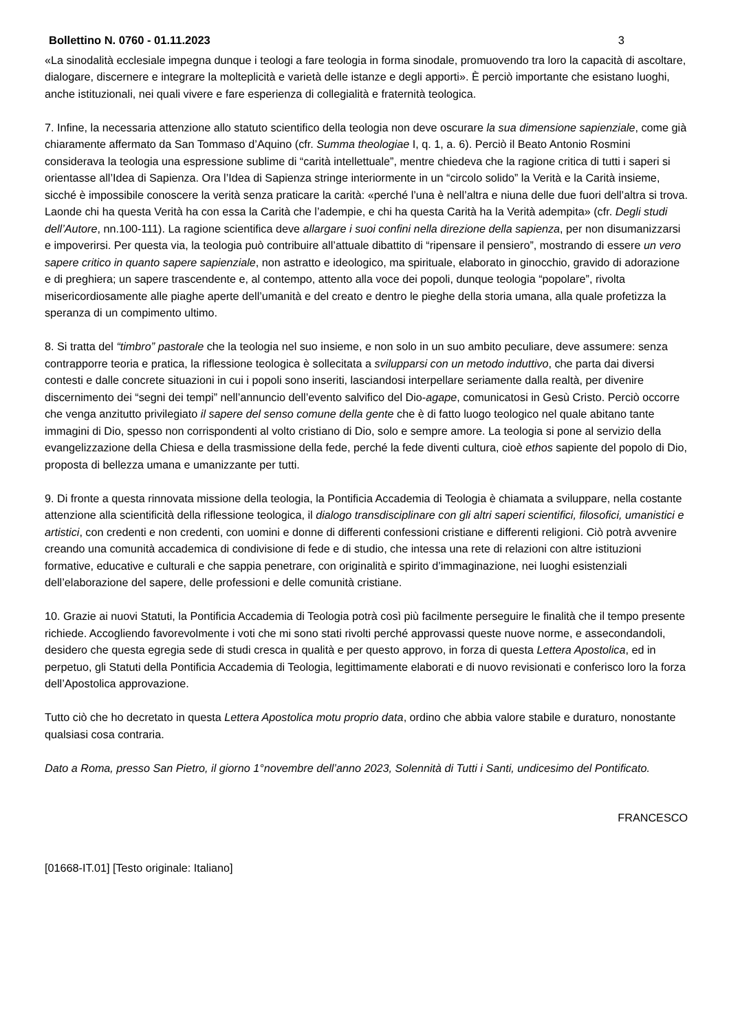Bollettino N. 0760 - 01.11.2023 3
«La sinodalità ecclesiale impegna dunque i teologi a fare teologia in forma sinodale, promuovendo tra loro la capacità di ascoltare, dialogare, discernere e integrare la molteplicità e varietà delle istanze e degli apporti». È perciò importante che esistano luoghi, anche istituzionali, nei quali vivere e fare esperienza di collegialità e fraternità teologica.
7. Infine, la necessaria attenzione allo statuto scientifico della teologia non deve oscurare la sua dimensione sapienziale, come già chiaramente affermato da San Tommaso d’Aquino (cfr. Summa theologiae I, q. 1, a. 6). Perciò il Beato Antonio Rosmini considerava la teologia una espressione sublime di “carità intellettuale”, mentre chiedeva che la ragione critica di tutti i saperi si orientasse all’Idea di Sapienza. Ora l’Idea di Sapienza stringe interiormente in un “circolo solido” la Verità e la Carità insieme, sicché è impossibile conoscere la verità senza praticare la carità: «perché l’una è nell’altra e niuna delle due fuori dell’altra si trova. Laonde chi ha questa Verità ha con essa la Carità che l’adempie, e chi ha questa Carità ha la Verità adempita» (cfr. Degli studi dell’Autore, nn.100-111). La ragione scientifica deve allargare i suoi confini nella direzione della sapienza, per non disumanizzarsi e impoverirsi. Per questa via, la teologia può contribuire all’attuale dibattito di “ripensare il pensiero”, mostrando di essere un vero sapere critico in quanto sapere sapienziale, non astratto e ideologico, ma spirituale, elaborato in ginocchio, gravido di adorazione e di preghiera; un sapere trascendente e, al contempo, attento alla voce dei popoli, dunque teologia “popolare”, rivolta misericordiosamente alle piaghe aperte dell’umanità e del creato e dentro le pieghe della storia umana, alla quale profetizza la speranza di un compimento ultimo.
8. Si tratta del “timbro” pastorale che la teologia nel suo insieme, e non solo in un suo ambito peculiare, deve assumere: senza contrapporre teoria e pratica, la riflessione teologica è sollecitata a svilupparsi con un metodo induttivo, che parta dai diversi contesti e dalle concrete situazioni in cui i popoli sono inseriti, lasciandosi interpellare seriamente dalla realtà, per divenire discernimento dei “segni dei tempi” nell’annuncio dell’evento salvifico del Dio-agape, comunicatosi in Gesù Cristo. Perciò occorre che venga anzitutto privilegiato il sapere del senso comune della gente che è di fatto luogo teologico nel quale abitano tante immagini di Dio, spesso non corrispondenti al volto cristiano di Dio, solo e sempre amore. La teologia si pone al servizio della evangelizzazione della Chiesa e della trasmissione della fede, perché la fede diventi cultura, cioè ethos sapiente del popolo di Dio, proposta di bellezza umana e umanizzante per tutti.
9. Di fronte a questa rinnovata missione della teologia, la Pontificia Accademia di Teologia è chiamata a sviluppare, nella costante attenzione alla scientificità della riflessione teologica, il dialogo transdisciplinare con gli altri saperi scientifici, filosofici, umanistici e artistici, con credenti e non credenti, con uomini e donne di differenti confessioni cristiane e differenti religioni. Ciò potrà avvenire creando una comunità accademica di condivisione di fede e di studio, che intessa una rete di relazioni con altre istituzioni formative, educative e culturali e che sappia penetrare, con originalità e spirito d’immaginazione, nei luoghi esistenziali dell’elaborazione del sapere, delle professioni e delle comunità cristiane.
10. Grazie ai nuovi Statuti, la Pontificia Accademia di Teologia potrà così più facilmente perseguire le finalità che il tempo presente richiede. Accogliendo favorevolmente i voti che mi sono stati rivolti perché approvassi queste nuove norme, e assecondandoli, desidero che questa egregia sede di studi cresca in qualità e per questo approvo, in forza di questa Lettera Apostolica, ed in perpetuo, gli Statuti della Pontificia Accademia di Teologia, legittimamente elaborati e di nuovo revisionati e conferisco loro la forza dell’Apostolica approvazione.
Tutto ciò che ho decretato in questa Lettera Apostolica motu proprio data, ordino che abbia valore stabile e duraturo, nonostante qualsiasi cosa contraria.
Dato a Roma, presso San Pietro, il giorno 1°novembre dell’anno 2023, Solennità di Tutti i Santi, undicesimo del Pontificato.
FRANCESCO
[01668-IT.01] [Testo originale: Italiano]